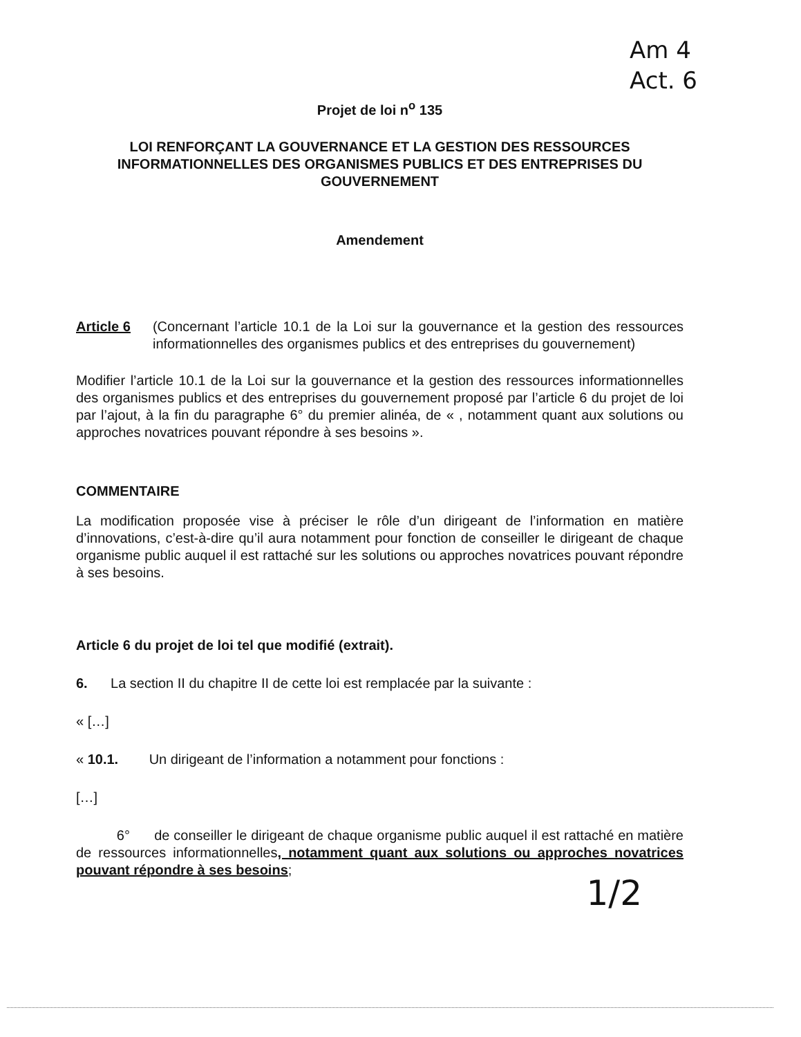Am 4
Act. 6
Projet de loi n<sup>o</sup> 135
LOI RENFORÇANT LA GOUVERNANCE ET LA GESTION DES RESSOURCES INFORMATIONNELLES DES ORGANISMES PUBLICS ET DES ENTREPRISES DU GOUVERNEMENT
Amendement
Article 6 (Concernant l’article 10.1 de la Loi sur la gouvernance et la gestion des ressources informationnelles des organismes publics et des entreprises du gouvernement)
Modifier l’article 10.1 de la Loi sur la gouvernance et la gestion des ressources informationnelles des organismes publics et des entreprises du gouvernement proposé par l’article 6 du projet de loi par l’ajout, à la fin du paragraphe 6° du premier alinéa, de « , notamment quant aux solutions ou approches novatrices pouvant répondre à ses besoins ».
COMMENTAIRE
La modification proposée vise à préciser le rôle d’un dirigeant de l’information en matière d’innovations, c’est-à-dire qu’il aura notamment pour fonction de conseiller le dirigeant de chaque organisme public auquel il est rattaché sur les solutions ou approches novatrices pouvant répondre à ses besoins.
Article 6 du projet de loi tel que modifié (extrait).
6. La section II du chapitre II de cette loi est remplacée par la suivante :
« […]
« 10.1. Un dirigeant de l’information a notamment pour fonctions :
[…]
6° de conseiller le dirigeant de chaque organisme public auquel il est rattaché en matière de ressources informationnelles, notamment quant aux solutions ou approches novatrices pouvant répondre à ses besoins;
1/2